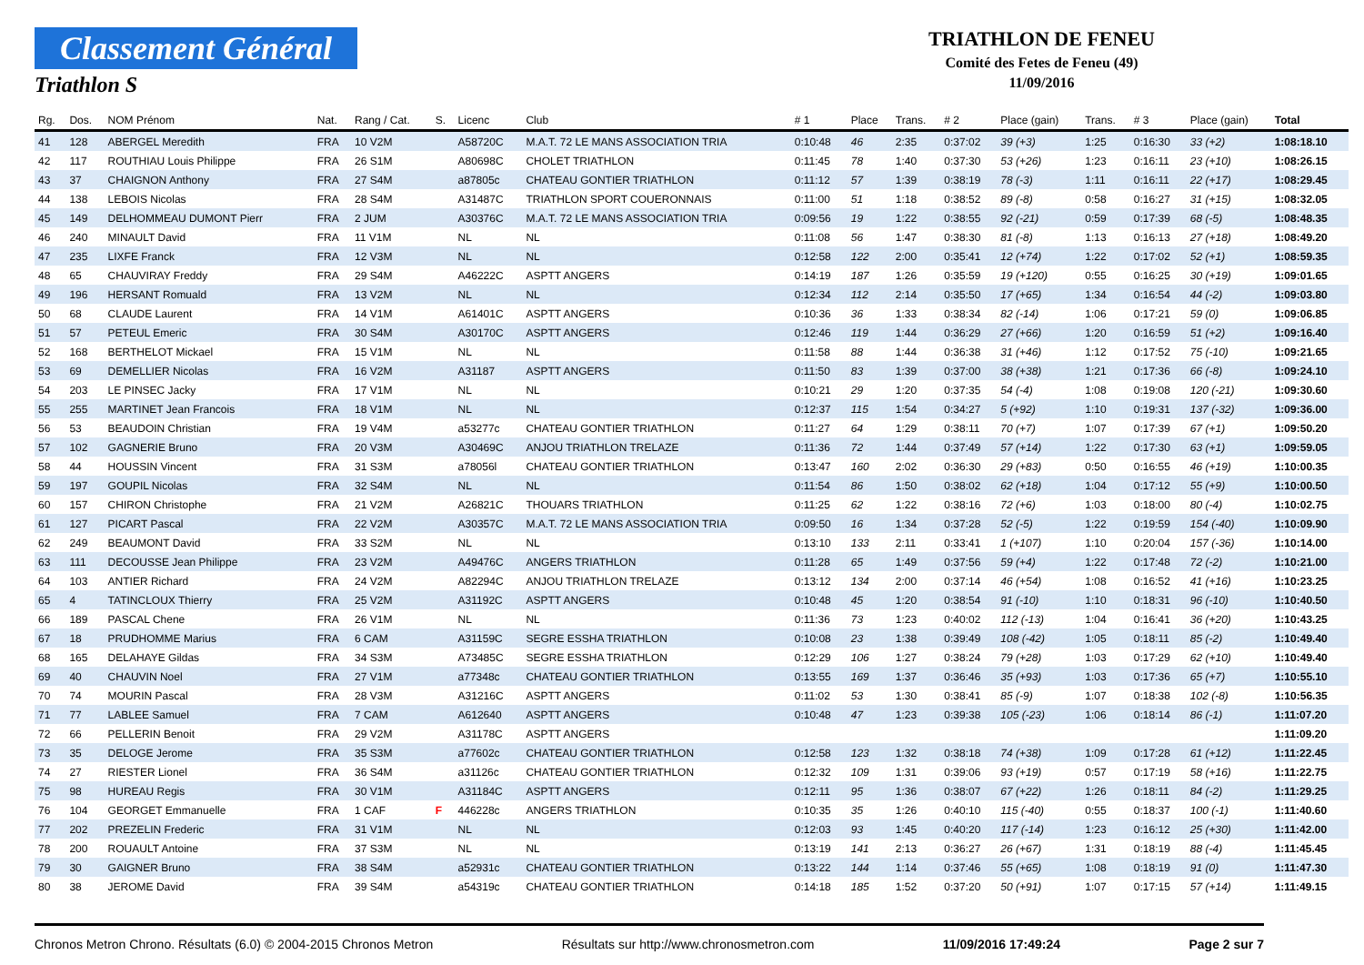Classement Général
Triathlon S
TRIATHLON DE FENEU
Comité des Fetes de Feneu (49)
11/09/2016
| Rg. | Dos. | NOM Prénom | Nat. | Rang / Cat. | S. | Licenc | Club | # 1 | Place | Trans. | # 2 | Place (gain) | Trans. | # 3 | Place (gain) | Total |
| --- | --- | --- | --- | --- | --- | --- | --- | --- | --- | --- | --- | --- | --- | --- | --- | --- |
| 41 | 128 | ABERGEL Meredith | FRA | 10 V2M | | A58720C | M.A.T. 72 LE MANS ASSOCIATION TRIA | 0:10:48 | 46 | 2:35 | 0:37:02 | 39 (+3) | 1:25 | 0:16:30 | 33 (+2) | 1:08:18.10 |
| 42 | 117 | ROUTHIAU Louis Philippe | FRA | 26 S1M | | A80698C | CHOLET TRIATHLON | 0:11:45 | 78 | 1:40 | 0:37:30 | 53 (+26) | 1:23 | 0:16:11 | 23 (+10) | 1:08:26.15 |
| 43 | 37 | CHAIGNON Anthony | FRA | 27 S4M | | a87805c | CHATEAU GONTIER TRIATHLON | 0:11:12 | 57 | 1:39 | 0:38:19 | 78 (-3) | 1:11 | 0:16:11 | 22 (+17) | 1:08:29.45 |
| 44 | 138 | LEBOIS Nicolas | FRA | 28 S4M | | A31487C | TRIATHLON SPORT COUERONNAIS | 0:11:00 | 51 | 1:18 | 0:38:52 | 89 (-8) | 0:58 | 0:16:27 | 31 (+15) | 1:08:32.05 |
| 45 | 149 | DELHOMMEAU DUMONT Pierr | FRA | 2 JUM | | A30376C | M.A.T. 72 LE MANS ASSOCIATION TRIA | 0:09:56 | 19 | 1:22 | 0:38:55 | 92 (-21) | 0:59 | 0:17:39 | 68 (-5) | 1:08:48.35 |
| 46 | 240 | MINAULT David | FRA | 11 V1M | | NL | NL | 0:11:08 | 56 | 1:47 | 0:38:30 | 81 (-8) | 1:13 | 0:16:13 | 27 (+18) | 1:08:49.20 |
| 47 | 235 | LIXFE Franck | FRA | 12 V3M | | NL | NL | 0:12:58 | 122 | 2:00 | 0:35:41 | 12 (+74) | 1:22 | 0:17:02 | 52 (+1) | 1:08:59.35 |
| 48 | 65 | CHAUVIRAY Freddy | FRA | 29 S4M | | A46222C | ASPTT ANGERS | 0:14:19 | 187 | 1:26 | 0:35:59 | 19 (+120) | 0:55 | 0:16:25 | 30 (+19) | 1:09:01.65 |
| 49 | 196 | HERSANT Romuald | FRA | 13 V2M | | NL | NL | 0:12:34 | 112 | 2:14 | 0:35:50 | 17 (+65) | 1:34 | 0:16:54 | 44 (-2) | 1:09:03.80 |
| 50 | 68 | CLAUDE Laurent | FRA | 14 V1M | | A61401C | ASPTT ANGERS | 0:10:36 | 36 | 1:33 | 0:38:34 | 82 (-14) | 1:06 | 0:17:21 | 59 (0) | 1:09:06.85 |
| 51 | 57 | PETEUL Emeric | FRA | 30 S4M | | A30170C | ASPTT ANGERS | 0:12:46 | 119 | 1:44 | 0:36:29 | 27 (+66) | 1:20 | 0:16:59 | 51 (+2) | 1:09:16.40 |
| 52 | 168 | BERTHELOT Mickael | FRA | 15 V1M | | NL | NL | 0:11:58 | 88 | 1:44 | 0:36:38 | 31 (+46) | 1:12 | 0:17:52 | 75 (-10) | 1:09:21.65 |
| 53 | 69 | DEMELLIER Nicolas | FRA | 16 V2M | | A31187 | ASPTT ANGERS | 0:11:50 | 83 | 1:39 | 0:37:00 | 38 (+38) | 1:21 | 0:17:36 | 66 (-8) | 1:09:24.10 |
| 54 | 203 | LE PINSEC Jacky | FRA | 17 V1M | | NL | NL | 0:10:21 | 29 | 1:20 | 0:37:35 | 54 (-4) | 1:08 | 0:19:08 | 120 (-21) | 1:09:30.60 |
| 55 | 255 | MARTINET Jean Francois | FRA | 18 V1M | | NL | NL | 0:12:37 | 115 | 1:54 | 0:34:27 | 5 (+92) | 1:10 | 0:19:31 | 137 (-32) | 1:09:36.00 |
| 56 | 53 | BEAUDOIN Christian | FRA | 19 V4M | | a53277c | CHATEAU GONTIER TRIATHLON | 0:11:27 | 64 | 1:29 | 0:38:11 | 70 (+7) | 1:07 | 0:17:39 | 67 (+1) | 1:09:50.20 |
| 57 | 102 | GAGNERIE Bruno | FRA | 20 V3M | | A30469C | ANJOU TRIATHLON TRELAZE | 0:11:36 | 72 | 1:44 | 0:37:49 | 57 (+14) | 1:22 | 0:17:30 | 63 (+1) | 1:09:59.05 |
| 58 | 44 | HOUSSIN Vincent | FRA | 31 S3M | | a78056l | CHATEAU GONTIER TRIATHLON | 0:13:47 | 160 | 2:02 | 0:36:30 | 29 (+83) | 0:50 | 0:16:55 | 46 (+19) | 1:10:00.35 |
| 59 | 197 | GOUPIL Nicolas | FRA | 32 S4M | | NL | NL | 0:11:54 | 86 | 1:50 | 0:38:02 | 62 (+18) | 1:04 | 0:17:12 | 55 (+9) | 1:10:00.50 |
| 60 | 157 | CHIRON Christophe | FRA | 21 V2M | | A26821C | THOUARS TRIATHLON | 0:11:25 | 62 | 1:22 | 0:38:16 | 72 (+6) | 1:03 | 0:18:00 | 80 (-4) | 1:10:02.75 |
| 61 | 127 | PICART Pascal | FRA | 22 V2M | | A30357C | M.A.T. 72 LE MANS ASSOCIATION TRIA | 0:09:50 | 16 | 1:34 | 0:37:28 | 52 (-5) | 1:22 | 0:19:59 | 154 (-40) | 1:10:09.90 |
| 62 | 249 | BEAUMONT David | FRA | 33 S2M | | NL | NL | 0:13:10 | 133 | 2:11 | 0:33:41 | 1 (+107) | 1:10 | 0:20:04 | 157 (-36) | 1:10:14.00 |
| 63 | 111 | DECOUSSE Jean Philippe | FRA | 23 V2M | | A49476C | ANGERS TRIATHLON | 0:11:28 | 65 | 1:49 | 0:37:56 | 59 (+4) | 1:22 | 0:17:48 | 72 (-2) | 1:10:21.00 |
| 64 | 103 | ANTIER Richard | FRA | 24 V2M | | A82294C | ANJOU TRIATHLON TRELAZE | 0:13:12 | 134 | 2:00 | 0:37:14 | 46 (+54) | 1:08 | 0:16:52 | 41 (+16) | 1:10:23.25 |
| 65 | 4 | TATINCLOUX Thierry | FRA | 25 V2M | | A31192C | ASPTT ANGERS | 0:10:48 | 45 | 1:20 | 0:38:54 | 91 (-10) | 1:10 | 0:18:31 | 96 (-10) | 1:10:40.50 |
| 66 | 189 | PASCAL Chene | FRA | 26 V1M | | NL | NL | 0:11:36 | 73 | 1:23 | 0:40:02 | 112 (-13) | 1:04 | 0:16:41 | 36 (+20) | 1:10:43.25 |
| 67 | 18 | PRUDHOMME Marius | FRA | 6 CAM | | A31159C | SEGRE ESSHA TRIATHLON | 0:10:08 | 23 | 1:38 | 0:39:49 | 108 (-42) | 1:05 | 0:18:11 | 85 (-2) | 1:10:49.40 |
| 68 | 165 | DELAHAYE Gildas | FRA | 34 S3M | | A73485C | SEGRE ESSHA TRIATHLON | 0:12:29 | 106 | 1:27 | 0:38:24 | 79 (+28) | 1:03 | 0:17:29 | 62 (+10) | 1:10:49.40 |
| 69 | 40 | CHAUVIN Noel | FRA | 27 V1M | | a77348c | CHATEAU GONTIER TRIATHLON | 0:13:55 | 169 | 1:37 | 0:36:46 | 35 (+93) | 1:03 | 0:17:36 | 65 (+7) | 1:10:55.10 |
| 70 | 74 | MOURIN Pascal | FRA | 28 V3M | | A31216C | ASPTT ANGERS | 0:11:02 | 53 | 1:30 | 0:38:41 | 85 (-9) | 1:07 | 0:18:38 | 102 (-8) | 1:10:56.35 |
| 71 | 77 | LABLEE Samuel | FRA | 7 CAM | | A612640 | ASPTT ANGERS | 0:10:48 | 47 | 1:23 | 0:39:38 | 105 (-23) | 1:06 | 0:18:14 | 86 (-1) | 1:11:07.20 |
| 72 | 66 | PELLERIN Benoit | FRA | 29 V2M | | A31178C | ASPTT ANGERS | | | | | | | | | 1:11:09.20 |
| 73 | 35 | DELOGE Jerome | FRA | 35 S3M | | a77602c | CHATEAU GONTIER TRIATHLON | 0:12:58 | 123 | 1:32 | 0:38:18 | 74 (+38) | 1:09 | 0:17:28 | 61 (+12) | 1:11:22.45 |
| 74 | 27 | RIESTER Lionel | FRA | 36 S4M | | a31126c | CHATEAU GONTIER TRIATHLON | 0:12:32 | 109 | 1:31 | 0:39:06 | 93 (+19) | 0:57 | 0:17:19 | 58 (+16) | 1:11:22.75 |
| 75 | 98 | HUREAU Regis | FRA | 30 V1M | | A31184C | ASPTT ANGERS | 0:12:11 | 95 | 1:36 | 0:38:07 | 67 (+22) | 1:26 | 0:18:11 | 84 (-2) | 1:11:29.25 |
| 76 | 104 | GEORGET Emmanuelle | FRA | 1 CAF | F | 446228c | ANGERS TRIATHLON | 0:10:35 | 35 | 1:26 | 0:40:10 | 115 (-40) | 0:55 | 0:18:37 | 100 (-1) | 1:11:40.60 |
| 77 | 202 | PREZELIN Frederic | FRA | 31 V1M | | NL | NL | 0:12:03 | 93 | 1:45 | 0:40:20 | 117 (-14) | 1:23 | 0:16:12 | 25 (+30) | 1:11:42.00 |
| 78 | 200 | ROUAULT Antoine | FRA | 37 S3M | | NL | NL | 0:13:19 | 141 | 2:13 | 0:36:27 | 26 (+67) | 1:31 | 0:18:19 | 88 (-4) | 1:11:45.45 |
| 79 | 30 | GAIGNER Bruno | FRA | 38 S4M | | a52931c | CHATEAU GONTIER TRIATHLON | 0:13:22 | 144 | 1:14 | 0:37:46 | 55 (+65) | 1:08 | 0:18:19 | 91 (0) | 1:11:47.30 |
| 80 | 38 | JEROME David | FRA | 39 S4M | | a54319c | CHATEAU GONTIER TRIATHLON | 0:14:18 | 185 | 1:52 | 0:37:20 | 50 (+91) | 1:07 | 0:17:15 | 57 (+14) | 1:11:49.15 |
Chronos Metron Chrono. Résultats (6.0) © 2004-2015 Chronos Metron Résultats sur http://www.chronosmetron.com 11/09/2016 17:49:24 Page 2 sur 7